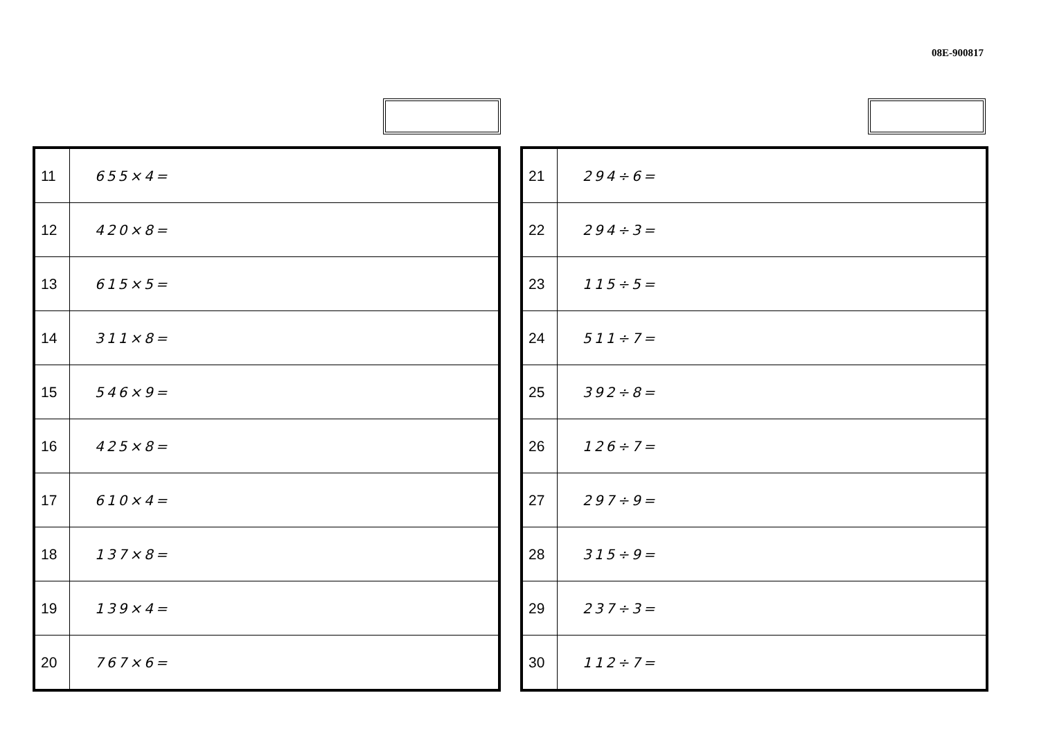08E-900817
| 11 | 655×4= |
| 12 | 420×8= |
| 13 | 615×5= |
| 14 | 311×8= |
| 15 | 546×9= |
| 16 | 425×8= |
| 17 | 610×4= |
| 18 | 137×8= |
| 19 | 139×4= |
| 20 | 767×6= |
| 21 | 294÷6= |
| 22 | 294÷3= |
| 23 | 115÷5= |
| 24 | 511÷7= |
| 25 | 392÷8= |
| 26 | 126÷7= |
| 27 | 297÷9= |
| 28 | 315÷9= |
| 29 | 237÷3= |
| 30 | 112÷7= |